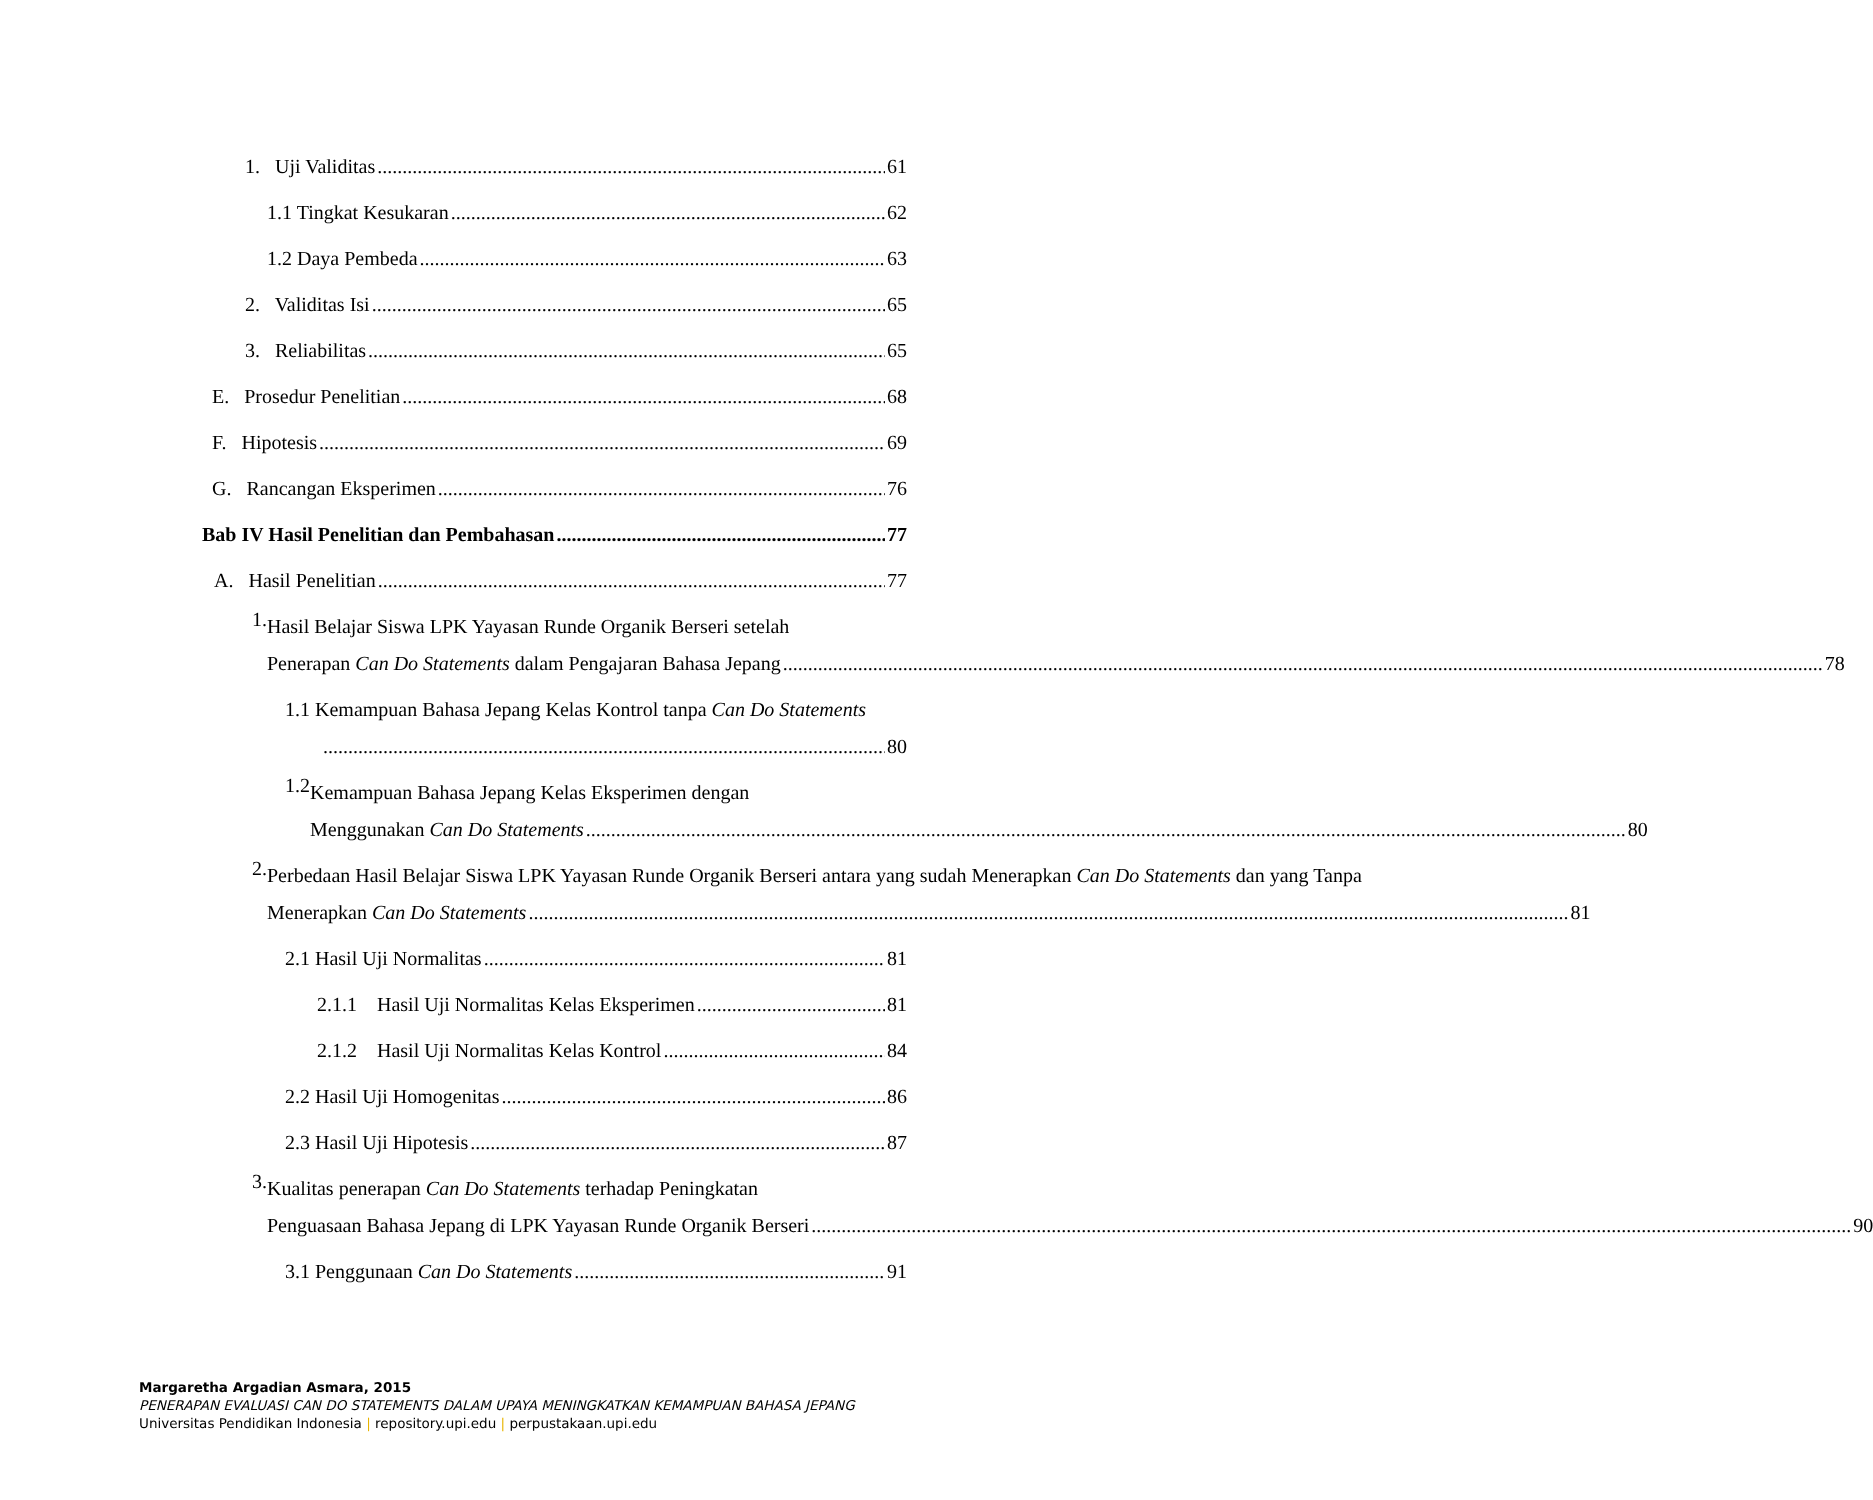1. Uji Validitas 61
1.1 Tingkat Kesukaran 62
1.2 Daya Pembeda 63
2. Validitas Isi 65
3. Reliabilitas 65
E. Prosedur Penelitian 68
F. Hipotesis 69
G. Rancangan Eksperimen 76
Bab IV Hasil Penelitian dan Pembahasan 77
A. Hasil Penelitian 77
1.
Hasil Belajar Siswa LPK Yayasan Runde Organik Berseri setelah
Penerapan Can Do Statements dalam Pengajaran Bahasa Jepang 78
1.1 Kemampuan Bahasa Jepang Kelas Kontrol tanpa Can Do Statements
80
1.2
Kemampuan Bahasa Jepang Kelas Eksperimen dengan
Menggunakan Can Do Statements 80
2.
Perbedaan Hasil Belajar Siswa LPK Yayasan Runde Organik Berseri antara yang sudah Menerapkan Can Do Statements dan yang Tanpa
Menerapkan Can Do Statements 81
2.1 Hasil Uji Normalitas 81
2.1.1 Hasil Uji Normalitas Kelas Eksperimen 81
2.1.2 Hasil Uji Normalitas Kelas Kontrol 84
2.2 Hasil Uji Homogenitas 86
2.3 Hasil Uji Hipotesis 87
3.
Kualitas penerapan Can Do Statements terhadap Peningkatan
Penguasaan Bahasa Jepang di LPK Yayasan Runde Organik Berseri 90
3.1 Penggunaan Can Do Statements 91
Margaretha Argadian Asmara, 2015
PENERAPAN EVALUASI CAN DO STATEMENTS DALAM UPAYA MENINGKATKAN KEMAMPUAN BAHASA JEPANG
Universitas Pendidikan Indonesia | repository.upi.edu | perpustakaan.upi.edu